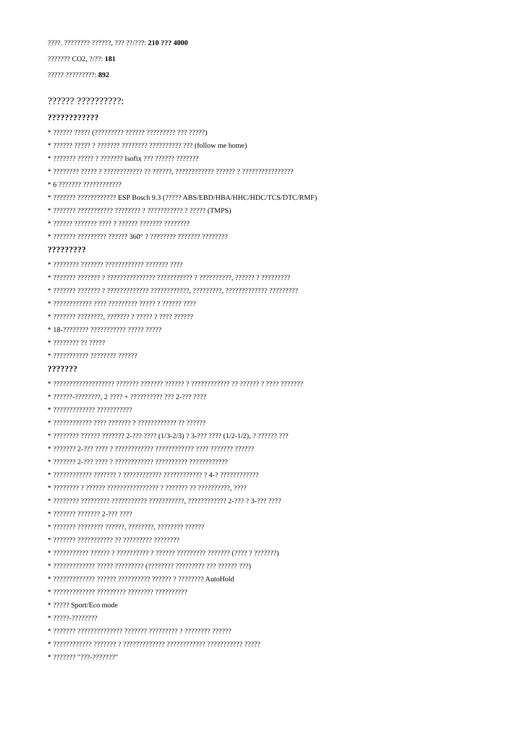????. ???????? ??????, ??? ??/???: 210 ??? 4000
??????? CO2, ?/??: 181
????? ?????????: 892
?????? ??????????:
????????????
* ?????? ????? (????????? ?????? ????????? ??? ?????)
* ?????? ????? ? ??????? ???????? ?????????? ??? (follow me home)
* ??????? ????? ? ??????? Isofix ??? ?????? ???????
* ???????? ????? ? ???????????? ?? ??????, ???????????? ?????? ? ????????????????
* 6 ??????? ????????????
* ??????? ???????????? ESP Bosch 9.3 (????? ABS/EBD/HBA/HHC/HDC/TCS/DTC/RMF)
* ??????? ??????????? ???????? ? ??????????? ? ????? (TMPS)
* ?????? ??????? ???? ? ?????? ??????? ????????
* ??????? ????????? ?????? 360° ? ???????? ??????? ????????
?????????
* ???????? ??????? ???????????? ??????? ????
* ??????? ??????? ? ??????????????? ??????????? ? ??????????, ?????? ? ?????????
* ??????? ??????? ? ????????????? ????????????, ?????????, ????????????? ?????????
* ???????????? ???? ????????? ????? ? ?????? ????
* ??????? ????????, ??????? ? ????? ? ???? ??????
* 18-???????? ??????????? ????? ?????
* ???????? ?? ?????
* ??????????? ???????? ??????
???????
* ??????????????????? ??????? ??????? ?????? ? ???????????? ?? ?????? ? ???? ???????
* ??????-????????, 2 ???? + ?????????? ??? 2-??? ????
* ????????????? ???????????
* ???????????? ???? ??????? ? ???????????? ?? ??????
* ???????? ?????? ??????? 2-??? ???? (1/3-2/3) ? 3-??? ???? (1/2-1/2), ? ?????? ???
* ??????? 2-??? ???? ? ???????????? ???????????? ???? ??????? ??????
* ??????? 2-??? ???? ? ???????????? ?????????? ????????????
* ???????????? ??????? ? ???????????? ???????????? ? 4-? ????????????
* ???????? ? ?????? ???????????????? ? ??????? ?? ??????????, ????
* ???????? ????????? ??????????? ???????????, ???????????? 2-??? ? 3-??? ????
* ??????? ??????? 2-??? ????
* ??????? ???????? ??????, ????????, ???????? ??????
* ??????? ??????????? ?? ????????? ????????
* ??????????? ?????? ? ?????????? ? ?????? ????????? ??????? (???? ? ???????)
* ????????????? ????? ????????? (???????? ????????? ??? ?????? ???)
* ????????????? ?????? ?????????? ?????? ? ???????? AutoHold
* ????????????? ????????? ???????? ??????????
* ????? Sport/Eco mode
* ?????-????????
* ??????? ?????????????? ??????? ????????? ? ???????? ??????
* ???????????? ??????? ? ????????????? ???????????? ??????????? ?????
* ??????? "???-???????"